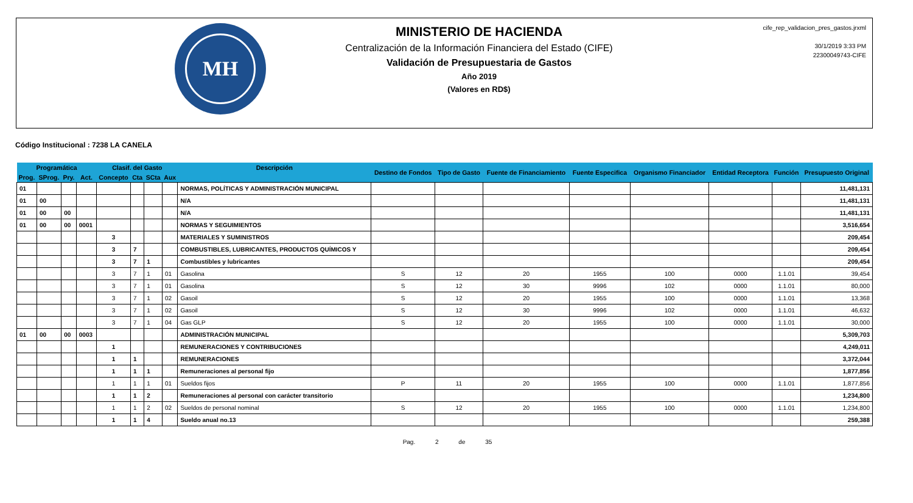MH
MINISTERIO DE HACIENDA
Centralización de la Información Financiera del Estado (CIFE)
Validación de Presupuestaria de Gastos
Año 2019
(Valores en RD$)
cife_rep_validacion_pres_gastos.jrxml
30/1/2019 3:33 PM
22300049743-CIFE
Código Institucional : 7238 LA CANELA
| Programática | | | | Clasif. del Gasto | | | | Descripción | Destino de Fondos | Tipo de Gasto | Fuente de Financiamiento | Fuente Especifica | Organismo Financiador | Entidad Receptora | Función | Presupuesto Original |
| --- | --- | --- | --- | --- | --- | --- | --- | --- | --- | --- | --- | --- | --- | --- | --- | --- |
| Prog. | SProg. | Pry. | Act. | Concepto | Cta | SCta | Aux | | | | | | | | | |
| 01 | | | | | | | | NORMAS, POLÍTICAS Y ADMINISTRACIÓN MUNICIPAL | | | | | | | | 11,481,131 |
| 01 | 00 | | | | | | | N/A | | | | | | | | 11,481,131 |
| 01 | 00 | 00 | | | | | | N/A | | | | | | | | 11,481,131 |
| 01 | 00 | 00 | 0001 | | | | | NORMAS Y SEGUIMIENTOS | | | | | | | | 3,516,654 |
| | | | | 3 | | | | MATERIALES Y SUMINISTROS | | | | | | | | 209,454 |
| | | | | 3 | 7 | | | COMBUSTIBLES, LUBRICANTES, PRODUCTOS QUÍMICOS Y | | | | | | | | 209,454 |
| | | | | 3 | 7 | 1 | | Combustibles y lubricantes | | | | | | | | 209,454 |
| | | | | 3 | 7 | 1 | 01 | Gasolina | S | 12 | 20 | 1955 | 100 | 0000 | 1.1.01 | 39,454 |
| | | | | 3 | 7 | 1 | 01 | Gasolina | S | 12 | 30 | 9996 | 102 | 0000 | 1.1.01 | 80,000 |
| | | | | 3 | 7 | 1 | 02 | Gasoil | S | 12 | 20 | 1955 | 100 | 0000 | 1.1.01 | 13,368 |
| | | | | 3 | 7 | 1 | 02 | Gasoil | S | 12 | 30 | 9996 | 102 | 0000 | 1.1.01 | 46,632 |
| | | | | 3 | 7 | 1 | 04 | Gas GLP | S | 12 | 20 | 1955 | 100 | 0000 | 1.1.01 | 30,000 |
| 01 | 00 | 00 | 0003 | | | | | ADMINISTRACIÓN MUNICIPAL | | | | | | | | 5,309,703 |
| | | | | 1 | | | | REMUNERACIONES Y CONTRIBUCIONES | | | | | | | | 4,249,011 |
| | | | | 1 | 1 | | | REMUNERACIONES | | | | | | | | 3,372,044 |
| | | | | 1 | 1 | 1 | | Remuneraciones al personal fijo | | | | | | | | 1,877,856 |
| | | | | 1 | 1 | 1 | 01 | Sueldos fijos | P | 11 | 20 | 1955 | 100 | 0000 | 1.1.01 | 1,877,856 |
| | | | | 1 | 1 | 2 | | Remuneraciones al personal con carácter transitorio | | | | | | | | 1,234,800 |
| | | | | 1 | 1 | 2 | 02 | Sueldos de personal nominal | S | 12 | 20 | 1955 | 100 | 0000 | 1.1.01 | 1,234,800 |
| | | | | 1 | 1 | 4 | | Sueldo anual no.13 | | | | | | | | 259,388 |
Pag. 2 de 35